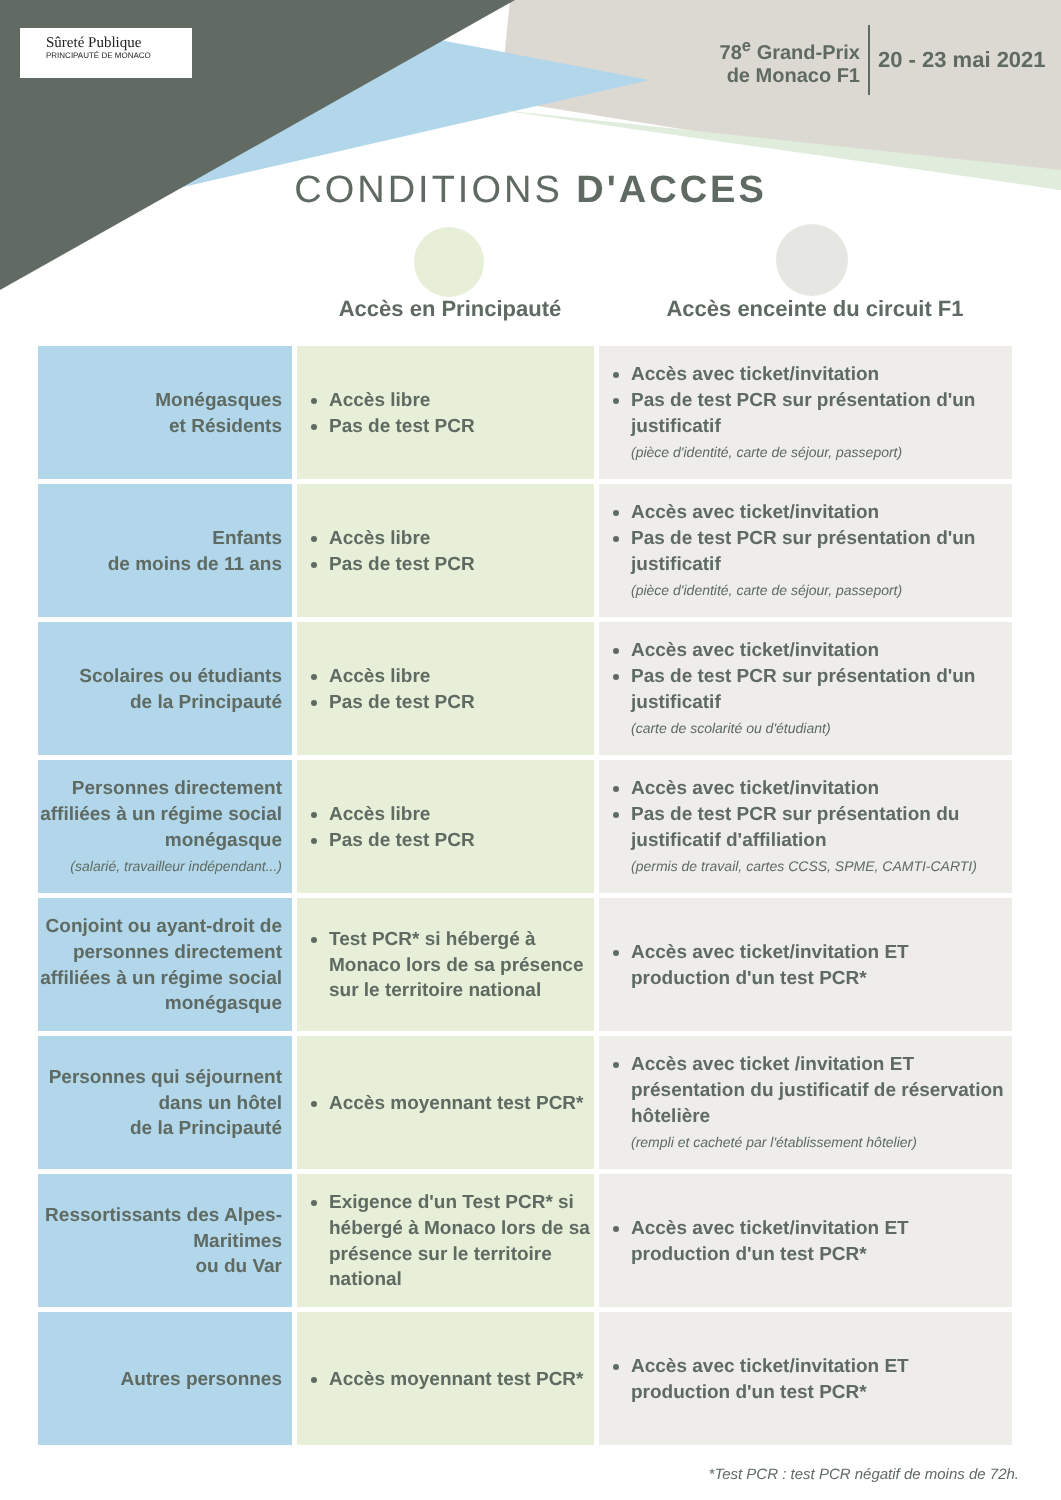Sûreté Publique
PRINCIPAUTÉ DE MONACO
78<sup>e</sup> Grand-Prix
de Monaco F1
20 - 23 mai 2021
CONDITIONS D'ACCES
Accès en Principauté Accès enceinte du circuit F1
| Monégasques et Résidents | Accès libre Pas de test PCR | Accès avec ticket/invitation Pas de test PCR sur présentation d'un justificatif (pièce d'identité, carte de séjour, passeport) |
| Enfants de moins de 11 ans | Accès libre Pas de test PCR | Accès avec ticket/invitation Pas de test PCR sur présentation d'un justificatif (pièce d'identité, carte de séjour, passeport) |
| Scolaires ou étudiants de la Principauté | Accès libre Pas de test PCR | Accès avec ticket/invitation Pas de test PCR sur présentation d'un justificatif (carte de scolarité ou d'étudiant) |
| Personnes directement affiliées à un régime social monégasque (salarié, travailleur indépendant...) | Accès libre Pas de test PCR | Accès avec ticket/invitation Pas de test PCR sur présentation du justificatif d'affiliation (permis de travail, cartes CCSS, SPME, CAMTI-CARTI) |
| Conjoint ou ayant-droit de personnes directement affiliées à un régime social monégasque | Test PCR* si hébergé à Monaco lors de sa présence sur le territoire national | Accès avec ticket/invitation ET production d'un test PCR* |
| Personnes qui séjournent dans un hôtel de la Principauté | Accès moyennant test PCR* | Accès avec ticket /invitation ET présentation du justificatif de réservation hôtelière (rempli et cacheté par l'établissement hôtelier) |
| Ressortissants des Alpes-Maritimes ou du Var | Exigence d'un Test PCR* si hébergé à Monaco lors de sa présence sur le territoire national | Accès avec ticket/invitation ET production d'un test PCR* |
| Autres personnes | Accès moyennant test PCR* | Accès avec ticket/invitation ET production d'un test PCR* |
*Test PCR : test PCR négatif de moins de 72h.